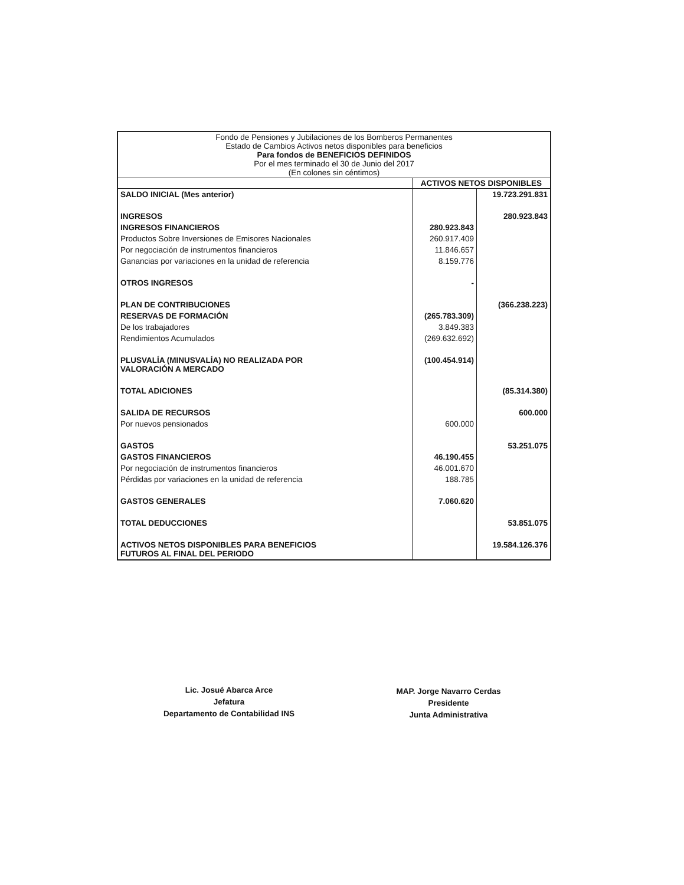| Fondo de Pensiones y Jubilaciones de los Bomberos Permanentes Estado de Cambios Activos netos disponibles para beneficios Para fondos de BENEFICIOS DEFINIDOS Por el mes terminado el 30 de Junio del 2017 (En colones sin céntimos) | | |
| | ACTIVOS NETOS DISPONIBLES | |
| SALDO INICIAL (Mes anterior) | | 19.723.291.831 |
| INGRESOS | | 280.923.843 |
| INGRESOS FINANCIEROS | 280.923.843 | |
| Productos Sobre Inversiones de Emisores Nacionales | 260.917.409 | |
| Por negociación de instrumentos financieros | 11.846.657 | |
| Ganancias por variaciones en la unidad de referencia | 8.159.776 | |
| OTROS INGRESOS | - | |
| PLAN DE CONTRIBUCIONES | | (366.238.223) |
| RESERVAS DE FORMACIÓN | (265.783.309) | |
| De los trabajadores | 3.849.383 | |
| Rendimientos Acumulados | (269.632.692) | |
| PLUSVALÍA (MINUSVALÍA) NO REALIZADA POR VALORACIÓN A MERCADO | (100.454.914) | |
| TOTAL ADICIONES | | (85.314.380) |
| SALIDA DE RECURSOS | | 600.000 |
| Por nuevos pensionados | 600.000 | |
| GASTOS | | 53.251.075 |
| GASTOS FINANCIEROS | 46.190.455 | |
| Por negociación de instrumentos financieros | 46.001.670 | |
| Pérdidas por variaciones en la unidad de referencia | 188.785 | |
| GASTOS GENERALES | 7.060.620 | |
| TOTAL DEDUCCIONES | | 53.851.075 |
| ACTIVOS NETOS DISPONIBLES PARA BENEFICIOS FUTUROS AL FINAL DEL PERIODO | | 19.584.126.376 |
Lic. Josué Abarca Arce
Jefatura
Departamento de Contabilidad INS
MAP. Jorge Navarro Cerdas
Presidente
Junta Administrativa